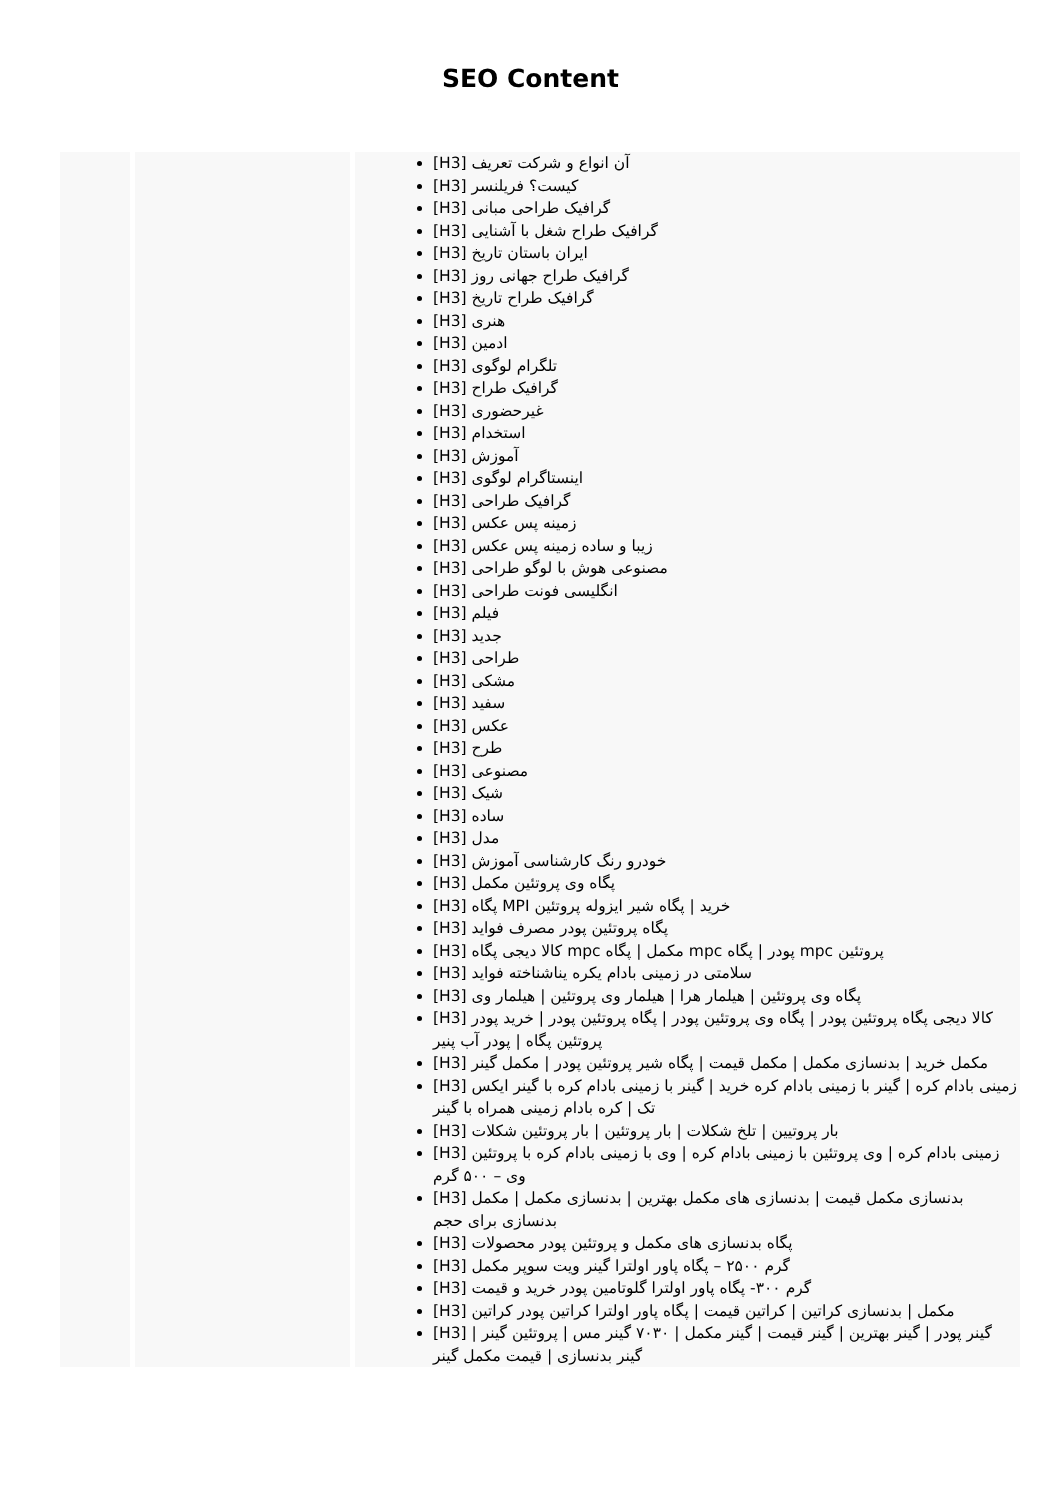SEO Content
| | | [H3] آن انواع و شرکت تعریف [H3] کیست؟ فریلنسر [H3] گرافیک طراحی مبانی [H3] گرافیک طراح شغل با آشنایی [H3] ایران باستان تاریخ [H3] گرافیک طراح جهانی روز [H3] گرافیک طراح تاریخ [H3] هنری [H3] ادمین [H3] تلگرام لوگوی [H3] گرافیک طراح [H3] غیرحضوری [H3] استخدام [H3] آموزش [H3] اینستاگرام لوگوی [H3] گرافیک طراحی [H3] زمینه پس عکس [H3] زیبا و ساده زمینه پس عکس [H3] مصنوعی هوش با لوگو طراحی [H3] انگلیسی فونت طراحی [H3] فیلم [H3] جدید [H3] طراحی [H3] مشکی [H3] سفید [H3] عکس [H3] طرح [H3] مصنوعی [H3] شیک [H3] ساده [H3] مدل [H3] خودرو رنگ کارشناسی آموزش [H3] پگاه وی پروتئین مکمل [H3] پگاه MPI خرید / پگاه شیر ایزوله پروتئین [H3] پگاه پروتئین پودر مصرف فواید [H3] کالا دیجی پگاه mpc مکمل / پگاه mpc پودر / پگاه mpc پروتئین [H3] سلامتی در زمینی بادام یکره یناشناخته فواید [H3] پگاه وی پروتئین / هیلمار هرا / هیلمار وی پروتئین / هیلمار وی [H3] کالا دیجی پگاه پروتئین پودر / پگاه وی پروتئین پودر / پگاه پروتئین پودر / خرید پودر پروتئین پگاه / پودر آب پنیر [H3] مکمل خرید / بدنسازی مکمل / مکمل قیمت / پگاه شیر پروتئین پودر / مکمل گینر [H3] زمینی بادام کره / گینر با زمینی بادام کره خرید / گینر با زمینی بادام کره با گینر ایکس تک / کره بادام زمینی همراه با گینر [H3] بار پروتیین / تلخ شکلات / بار پروتئین / بار پروتئین شکلات [H3] زمینی بادام کره / وی پروتئین با زمینی بادام کره / وی با زمینی بادام کره با پروتئین وی – ۵۰۰ گرم [H3] بدنسازی مکمل قیمت / بدنسازی های مکمل بهترین / بدنسازی مکمل / مکمل بدنسازی برای حجم [H3] پگاه بدنسازی های مکمل و پروتئین پودر محصولات [H3] گرم ۲۵۰۰ – پگاه پاور اولترا گینر ویت سوپر مکمل [H3] گرم ۳۰۰- پگاه پاور اولترا گلوتامین پودر خرید و قیمت [H3] مکمل / بدنسازی کراتین / کراتین قیمت / پگاه پاور اولترا کراتین پودر کراتین [H3] گینر پودر / گینر بهترین / گینر قیمت / گینر مکمل / ۷۰۳۰ گینر مس / پروتئین گینر / گینر بدنسازی / قیمت مکمل گینر |